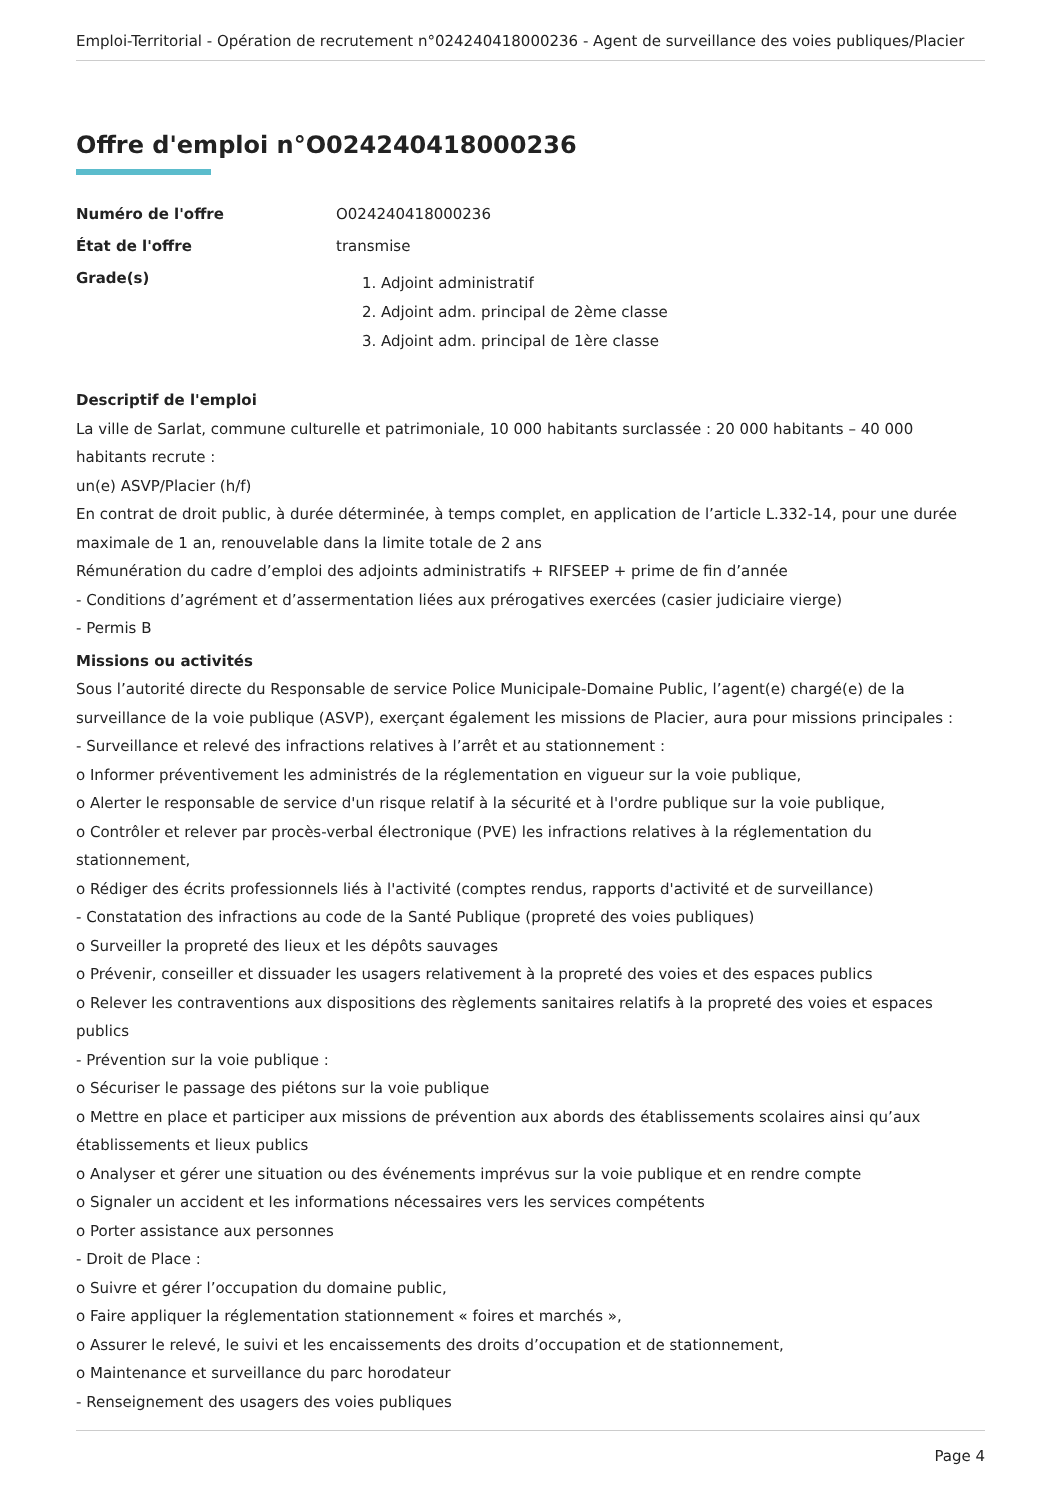Emploi-Territorial - Opération de recrutement n°024240418000236 - Agent de surveillance des voies publiques/Placier
Offre d'emploi n°O024240418000236
Numéro de l'offre O024240418000236
État de l'offre transmise
Grade(s)
1. Adjoint administratif
2. Adjoint adm. principal de 2ème classe
3. Adjoint adm. principal de 1ère classe
Descriptif de l'emploi
La ville de Sarlat, commune culturelle et patrimoniale, 10 000 habitants surclassée : 20 000 habitants – 40 000 habitants recrute :
un(e) ASVP/Placier (h/f)
En contrat de droit public, à durée déterminée, à temps complet, en application de l’article L.332-14, pour une durée maximale de 1 an, renouvelable dans la limite totale de 2 ans
Rémunération du cadre d’emploi des adjoints administratifs + RIFSEEP + prime de fin d’année
- Conditions d’agrément et d’assermentation liées aux prérogatives exercées (casier judiciaire vierge)
- Permis B
Missions ou activités
Sous l’autorité directe du Responsable de service Police Municipale-Domaine Public, l’agent(e) chargé(e) de la surveillance de la voie publique (ASVP), exerçant également les missions de Placier, aura pour missions principales :
- Surveillance et relevé des infractions relatives à l’arrêt et au stationnement :
o Informer préventivement les administrés de la réglementation en vigueur sur la voie publique,
o Alerter le responsable de service d'un risque relatif à la sécurité et à l'ordre publique sur la voie publique,
o Contrôler et relever par procès-verbal électronique (PVE) les infractions relatives à la réglementation du stationnement,
o Rédiger des écrits professionnels liés à l'activité (comptes rendus, rapports d'activité et de surveillance)
- Constatation des infractions au code de la Santé Publique (propreté des voies publiques)
o Surveiller la propreté des lieux et les dépôts sauvages
o Prévenir, conseiller et dissuader les usagers relativement à la propreté des voies et des espaces publics
o Relever les contraventions aux dispositions des règlements sanitaires relatifs à la propreté des voies et espaces publics
- Prévention sur la voie publique :
o Sécuriser le passage des piétons sur la voie publique
o Mettre en place et participer aux missions de prévention aux abords des établissements scolaires ainsi qu’aux établissements et lieux publics
o Analyser et gérer une situation ou des événements imprévus sur la voie publique et en rendre compte
o Signaler un accident et les informations nécessaires vers les services compétents
o Porter assistance aux personnes
- Droit de Place :
o Suivre et gérer l’occupation du domaine public,
o Faire appliquer la réglementation stationnement « foires et marchés »,
o Assurer le relevé, le suivi et les encaissements des droits d’occupation et de stationnement,
o Maintenance et surveillance du parc horodateur
- Renseignement des usagers des voies publiques
Page 4